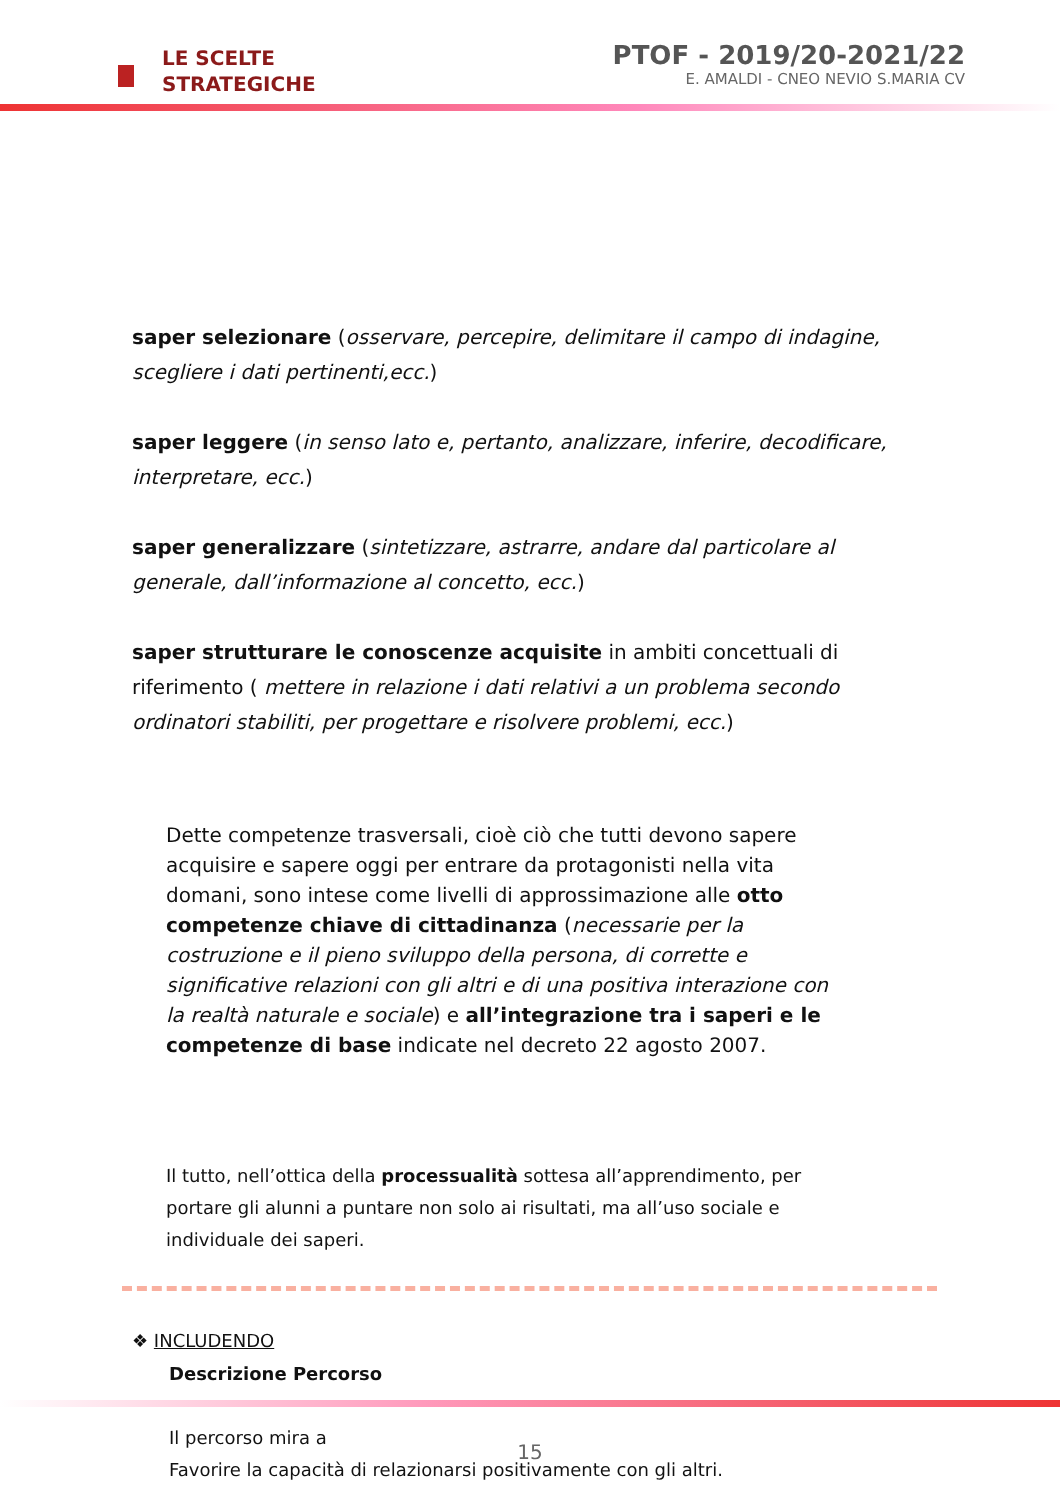LE SCELTE
STRATEGICHE
PTOF - 2019/20-2021/22
E. AMALDI - CNEO NEVIO S.MARIA CV
saper selezionare (osservare, percepire, delimitare il campo di indagine, scegliere i dati pertinenti,ecc.)
saper leggere (in senso lato e, pertanto, analizzare, inferire, decodificare, interpretare, ecc.)
saper generalizzare (sintetizzare, astrarre, andare dal particolare al generale, dall’informazione al concetto, ecc.)
saper strutturare le conoscenze acquisite in ambiti concettuali di riferimento ( mettere in relazione i dati relativi a un problema secondo ordinatori stabiliti, per progettare e risolvere problemi, ecc.)
Dette competenze trasversali, cioè ciò che tutti devono sapere acquisire e sapere oggi per entrare da protagonisti nella vita domani, sono intese come livelli di approssimazione alle otto competenze chiave di cittadinanza (necessarie per la costruzione e il pieno sviluppo della persona, di corrette e significative relazioni con gli altri e di una positiva interazione con la realtà naturale e sociale) e all’integrazione tra i saperi e le competenze di base indicate nel decreto 22 agosto 2007.
Il tutto, nell’ottica della processualità sottesa all’apprendimento, per portare gli alunni a puntare non solo ai risultati, ma all’uso sociale e individuale dei saperi.
❖ INCLUDENDO
Descrizione Percorso
Il percorso mira a
Favorire la capacità di relazionarsi positivamente con gli altri.
15